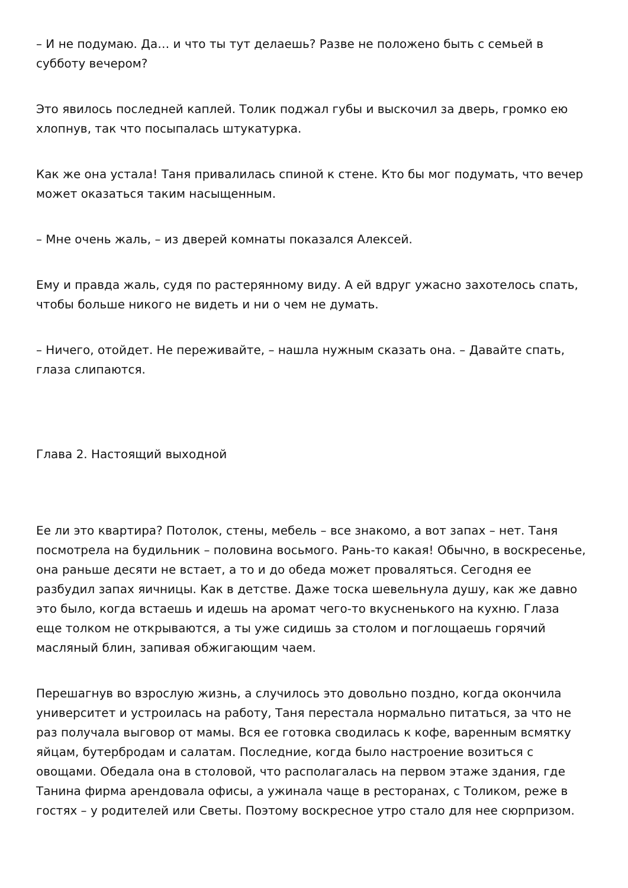– И не подумаю. Да… и что ты тут делаешь? Разве не положено быть с семьей в субботу вечером?
Это явилось последней каплей. Толик поджал губы и выскочил за дверь, громко ею хлопнув, так что посыпалась штукатурка.
Как же она устала! Таня привалилась спиной к стене. Кто бы мог подумать, что вечер может оказаться таким насыщенным.
– Мне очень жаль, – из дверей комнаты показался Алексей.
Ему и правда жаль, судя по растерянному виду. А ей вдруг ужасно захотелось спать, чтобы больше никого не видеть и ни о чем не думать.
– Ничего, отойдет. Не переживайте, – нашла нужным сказать она. – Давайте спать, глаза слипаются.
Глава 2. Настоящий выходной
Ее ли это квартира? Потолок, стены, мебель – все знакомо, а вот запах – нет. Таня посмотрела на будильник – половина восьмого. Рань-то какая! Обычно, в воскресенье, она раньше десяти не встает, а то и до обеда может проваляться. Сегодня ее разбудил запах яичницы. Как в детстве. Даже тоска шевельнула душу, как же давно это было, когда встаешь и идешь на аромат чего-то вкусненького на кухню. Глаза еще толком не открываются, а ты уже сидишь за столом и поглощаешь горячий масляный блин, запивая обжигающим чаем.
Перешагнув во взрослую жизнь, а случилось это довольно поздно, когда окончила университет и устроилась на работу, Таня перестала нормально питаться, за что не раз получала выговор от мамы. Вся ее готовка сводилась к кофе, варенным всмятку яйцам, бутербродам и салатам. Последние, когда было настроение возиться с овощами. Обедала она в столовой, что располагалась на первом этаже здания, где Танина фирма арендовала офисы, а ужинала чаще в ресторанах, с Толиком, реже в гостях – у родителей или Светы. Поэтому воскресное утро стало для нее сюрпризом.